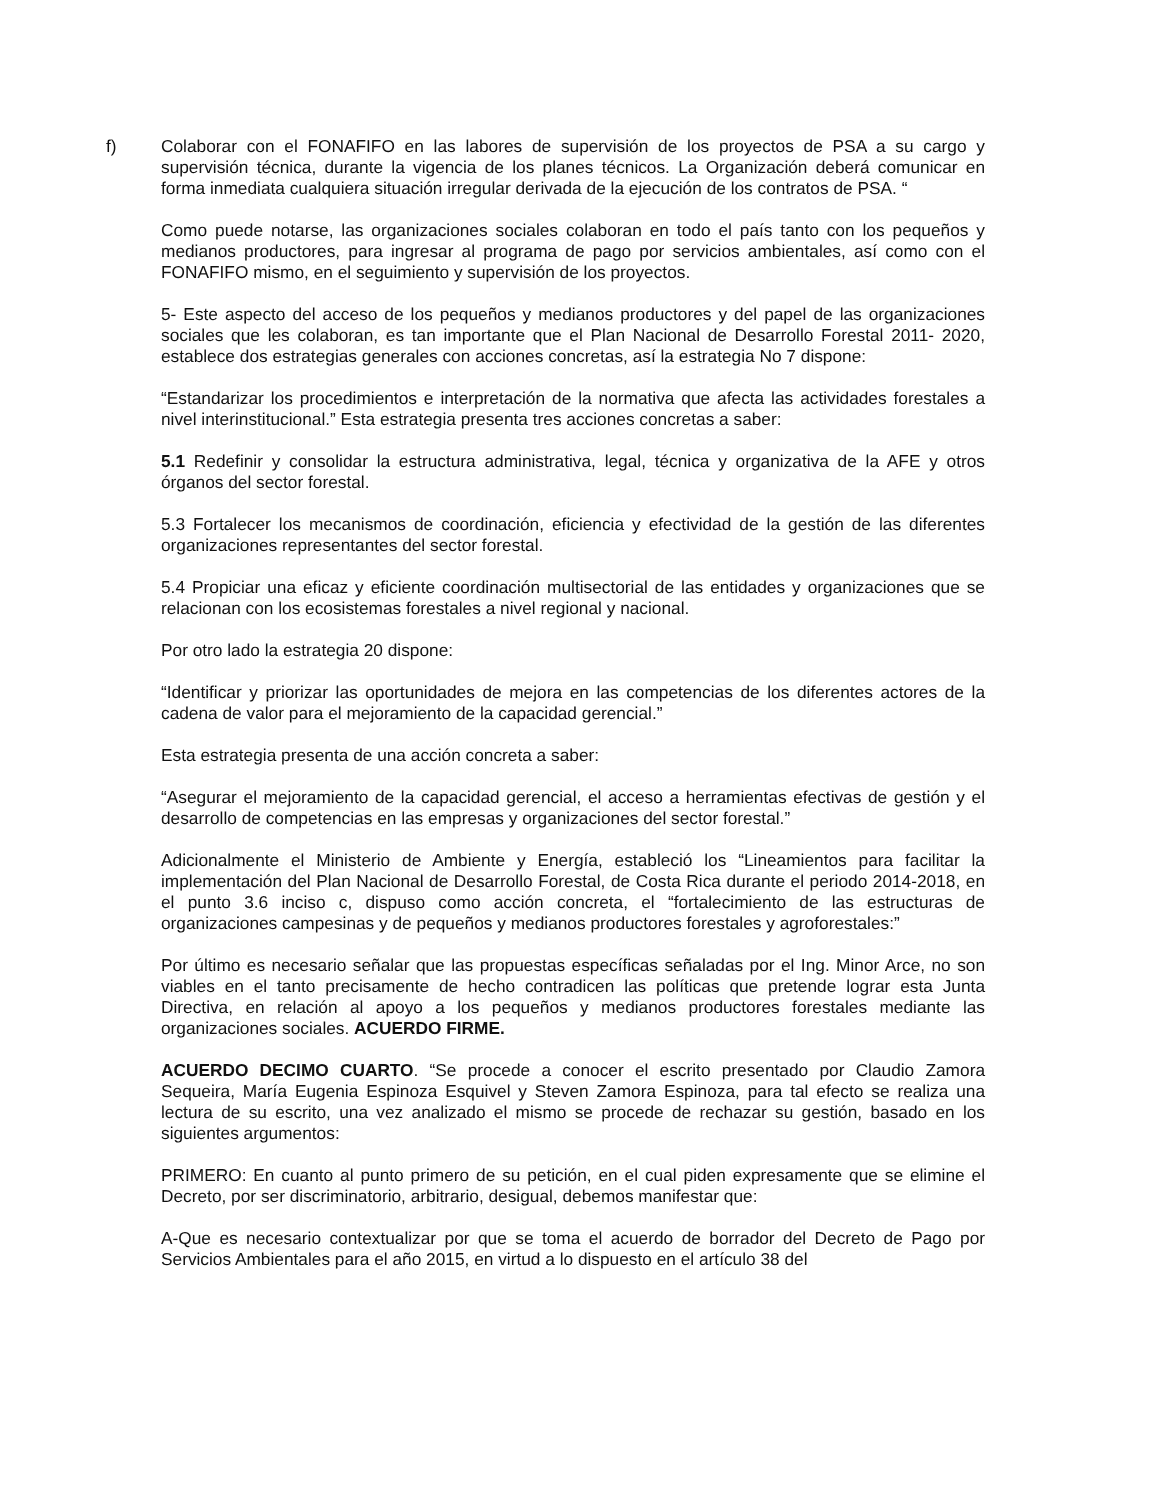f) Colaborar con el FONAFIFO en las labores de supervisión de los proyectos de PSA a su cargo y supervisión técnica, durante la vigencia de los planes técnicos. La Organización deberá comunicar en forma inmediata cualquiera situación irregular derivada de la ejecución de los contratos de PSA. “
Como puede notarse, las organizaciones sociales colaboran en todo el país tanto con los pequeños y medianos productores, para ingresar al programa de pago por servicios ambientales, así como con el FONAFIFO mismo, en el seguimiento y supervisión de los proyectos.
5- Este aspecto del acceso de los pequeños y medianos productores y del papel de las organizaciones sociales que les colaboran, es tan importante que el Plan Nacional de Desarrollo Forestal 2011- 2020, establece dos estrategias generales con acciones concretas, así la estrategia No 7 dispone:
“Estandarizar los procedimientos e interpretación de la normativa que afecta las actividades forestales a nivel interinstitucional.” Esta estrategia presenta tres acciones concretas a saber:
5.1 Redefinir y consolidar la estructura administrativa, legal, técnica y organizativa de la AFE y otros órganos del sector forestal.
5.3 Fortalecer los mecanismos de coordinación, eficiencia y efectividad de la gestión de las diferentes organizaciones representantes del sector forestal.
5.4 Propiciar una eficaz y eficiente coordinación multisectorial de las entidades y organizaciones que se relacionan con los ecosistemas forestales a nivel regional y nacional.
Por otro lado la estrategia 20 dispone:
“Identificar y priorizar las oportunidades de mejora en las competencias de los diferentes actores de la cadena de valor para el mejoramiento de la capacidad gerencial.”
Esta estrategia presenta de una acción concreta a saber:
“Asegurar el mejoramiento de la capacidad gerencial, el acceso a herramientas efectivas de gestión y el desarrollo de competencias en las empresas y organizaciones del sector forestal.”
Adicionalmente el Ministerio de Ambiente y Energía, estableció los “Lineamientos para facilitar la implementación del Plan Nacional de Desarrollo Forestal, de Costa Rica durante el periodo 2014-2018, en el punto 3.6 inciso c, dispuso como acción concreta, el “fortalecimiento de las estructuras de organizaciones campesinas y de pequeños y medianos productores forestales y agroforestales:”
Por último es necesario señalar que las propuestas específicas señaladas por el Ing. Minor Arce, no son viables en el tanto precisamente de hecho contradicen las políticas que pretende lograr esta Junta Directiva, en relación al apoyo a los pequeños y medianos productores forestales mediante las organizaciones sociales. ACUERDO FIRME.
ACUERDO DECIMO CUARTO. “Se procede a conocer el escrito presentado por Claudio Zamora Sequeira, María Eugenia Espinoza Esquivel y Steven Zamora Espinoza, para tal efecto se realiza una lectura de su escrito, una vez analizado el mismo se procede de rechazar su gestión, basado en los siguientes argumentos:
PRIMERO: En cuanto al punto primero de su petición, en el cual piden expresamente que se elimine el Decreto, por ser discriminatorio, arbitrario, desigual, debemos manifestar que:
A-Que es necesario contextualizar por que se toma el acuerdo de borrador del Decreto de Pago por Servicios Ambientales para el año 2015, en virtud a lo dispuesto en el artículo 38 del